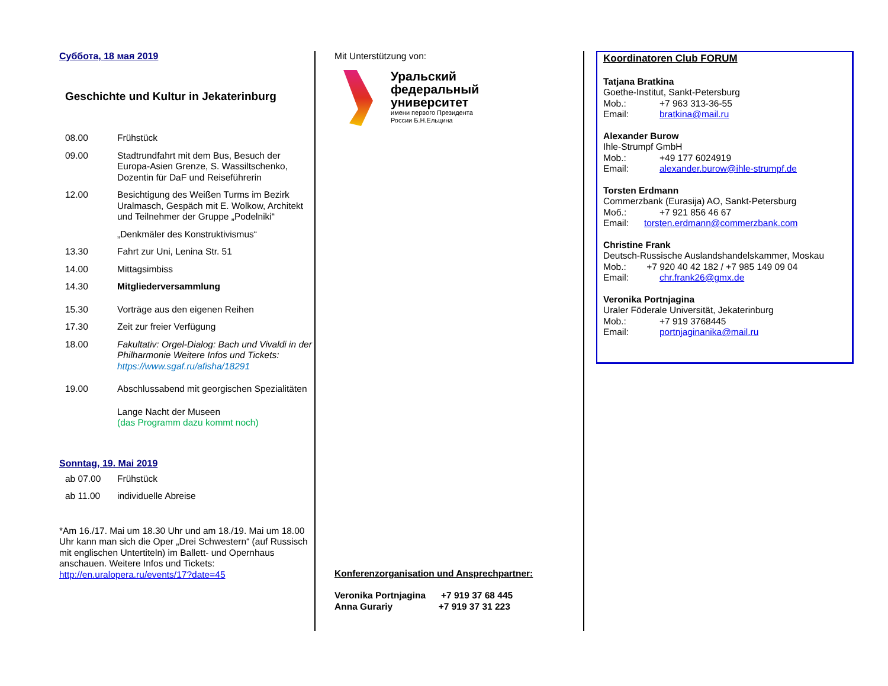Суббота, 18 мая 2019
Geschichte und Kultur in Jekaterinburg
08.00 Frühstück
09.00 Stadtrundfahrt mit dem Bus, Besuch der Europa-Asien Grenze, S. Wassiltschenko, Dozentin für DaF und Reiseführerin
12.00 Besichtigung des Weißen Turms im Bezirk Uralmasch, Gespäch mit E. Wolkow, Architekt und Teilnehmer der Gruppe „Podelniki“
„Denkmäler des Konstruktivismus“
13.30 Fahrt zur Uni, Lenina Str. 51
14.00 Mittagsimbiss
14.30 Mitgliederversammlung
15.30 Vorträge aus den eigenen Reihen
17.30 Zeit zur freier Verfügung
18.00 Fakultativ: Orgel-Dialog: Bach und Vivaldi in der Philharmonie Weitere Infos und Tickets: https://www.sgaf.ru/afisha/18291
19.00 Abschlussabend mit georgischen Spezialitäten
Lange Nacht der Museen
(das Programm dazu kommt noch)
Sonntag, 19. Mai 2019
ab 07.00 Frühstück
ab 11.00 individuelle Abreise
*Am 16./17. Mai um 18.30 Uhr und am 18./19. Mai um 18.00 Uhr kann man sich die Oper „Drei Schwestern“ (auf Russisch mit englischen Untertiteln) im Ballett- und Opernhaus anschauen. Weitere Infos und Tickets: http://en.uralopera.ru/events/17?date=45
Mit Unterstützung von:
Уральский
федеральный
университет
имени первого Президента
России Б.Н.Ельцина
Konferenzorganisation und Ansprechpartner:
Veronika Portnjagina +7 919 37 68 445
Anna Gurariy +7 919 37 31 223
Koordinatoren Club FORUM
Tatjana Bratkina
Goethe-Institut, Sankt-Petersburg
Mob.: +7 963 313-36-55
Email: bratkina@mail.ru
Alexander Burow
Ihle-Strumpf GmbH
Mob.: +49 177 6024919
Email: alexander.burow@ihle-strumpf.de
Torsten Erdmann
Commerzbank (Eurasija) AO, Sankt-Petersburg
Моб.: +7 921 856 46 67
Email: torsten.erdmann@commerzbank.com
Christine Frank
Deutsch-Russische Auslandshandelskammer, Moskau
Mob.: +7 920 40 42 182 / +7 985 149 09 04
Email: chr.frank26@gmx.de
Veronika Portnjagina
Uraler Föderale Universität, Jekaterinburg
Mob.: +7 919 3768445
Email: portnjaginanika@mail.ru